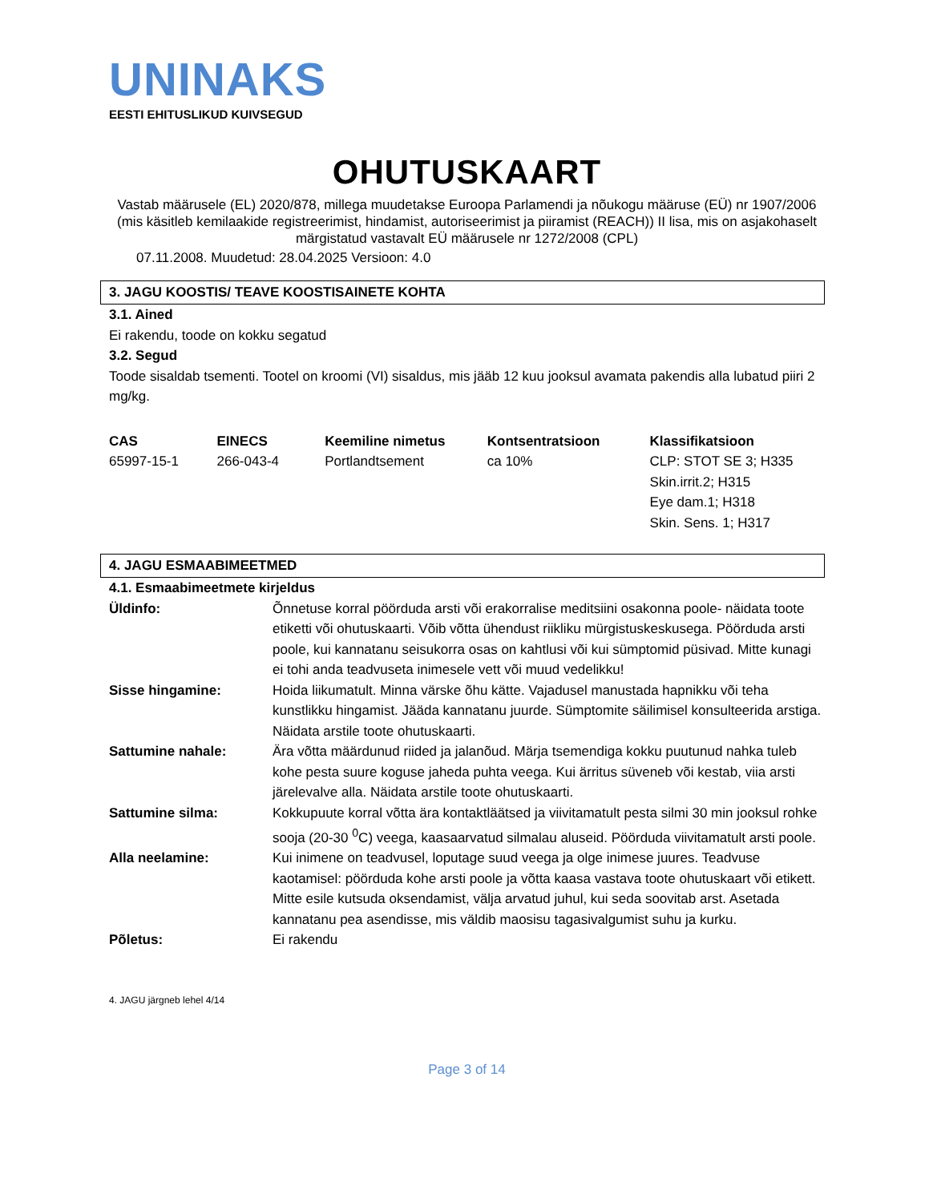UNINAKS
EESTI EHITUSLIKUD KUIVSEGUD
OHUTUSKAART
Vastab määrusele (EL) 2020/878, millega muudetakse Euroopa Parlamendi ja nõukogu määruse (EÜ) nr 1907/2006 (mis käsitleb kemilaakide registreerimist, hindamist, autoriseerimist ja piiramist (REACH)) II lisa, mis on asjakohaselt märgistatud vastavalt EÜ määrusele nr 1272/2008 (CPL)
07.11.2008. Muudetud: 28.04.2025 Versioon: 4.0
3. JAGU KOOSTIS/ TEAVE KOOSTISAINETE KOHTA
3.1. Ained
Ei rakendu, toode on kokku segatud
3.2. Segud
Toode sisaldab tsementi. Tootel on kroomi (VI) sisaldus, mis jääb 12 kuu jooksul avamata pakendis alla lubatud piiri 2 mg/kg.
| CAS | EINECS | Keemiline nimetus | Kontsentratsioon | Klassifikatsioon |
| --- | --- | --- | --- | --- |
| 65997-15-1 | 266-043-4 | Portlandtsement | ca 10% | CLP: STOT SE 3; H335 Skin.irrit.2; H315 Eye dam.1; H318 Skin. Sens. 1; H317 |
4. JAGU ESMAABIMEETMED
4.1. Esmaabimeetmete kirjeldus
| Üldinfo: | Õnnetuse korral pöörduda arsti või erakorralise meditsiini osakonna poole- näidata toote etiketti või ohutuskaarti. Võib võtta ühendust riikliku mürgistuskeskusega. Pöörduda arsti poole, kui kannatanu seisukorra osas on kahtlusi või kui sümptomid püsivad. Mitte kunagi ei tohi anda teadvuseta inimesele vett või muud vedelikku! |
| Sisse hingamine: | Hoida liikumatult. Minna värske õhu kätte. Vajadusel manustada hapnikku või teha kunstlikku hingamist. Jääda kannatanu juurde. Sümptomite säilimisel konsulteerida arstiga. Näidata arstile toote ohutuskaarti. |
| Sattumine nahale: | Ära võtta määrdunud riided ja jalanõud. Märja tsemendiga kokku puutunud nahka tuleb kohe pesta suure koguse jaheda puhta veega. Kui ärritus süveneb või kestab, viia arsti järelevalve alla. Näidata arstile toote ohutuskaarti. |
| Sattumine silma: | Kokkupuute korral võtta ära kontaktläätsed ja viivitamatult pesta silmi 30 min jooksul rohke sooja (20-30 <sup>0</sup>C) veega, kaasaarvatud silmalau aluseid. Pöörduda viivitamatult arsti poole. |
| Alla neelamine: | Kui inimene on teadvusel, loputage suud veega ja olge inimese juures. Teadvuse kaotamisel: pöörduda kohe arsti poole ja võtta kaasa vastava toote ohutuskaart või etikett. Mitte esile kutsuda oksendamist, välja arvatud juhul, kui seda soovitab arst. Asetada kannatanu pea asendisse, mis väldib maosisu tagasivalgumist suhu ja kurku. |
| Põletus: | Ei rakendu |
4. JAGU järgneb lehel 4/14
Page 3 of 14